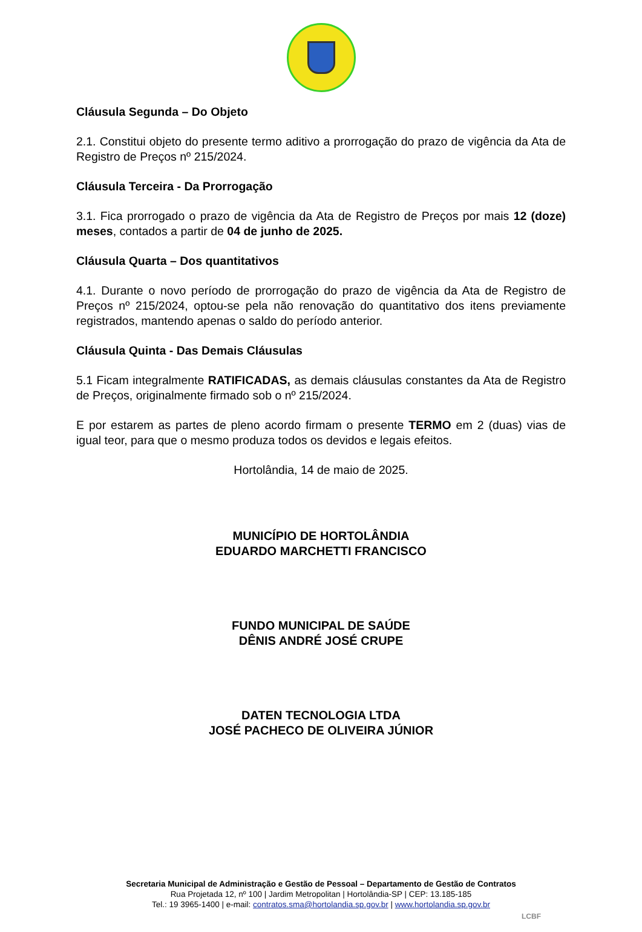Cláusula Segunda – Do Objeto
2.1. Constitui objeto do presente termo aditivo a prorrogação do prazo de vigência da Ata de Registro de Preços nº 215/2024.
Cláusula Terceira - Da Prorrogação
3.1. Fica prorrogado o prazo de vigência da Ata de Registro de Preços por mais 12 (doze) meses, contados a partir de 04 de junho de 2025.
Cláusula Quarta – Dos quantitativos
4.1. Durante o novo período de prorrogação do prazo de vigência da Ata de Registro de Preços nº 215/2024, optou-se pela não renovação do quantitativo dos itens previamente registrados, mantendo apenas o saldo do período anterior.
Cláusula Quinta - Das Demais Cláusulas
5.1 Ficam integralmente RATIFICADAS, as demais cláusulas constantes da Ata de Registro de Preços, originalmente firmado sob o nº 215/2024.
E por estarem as partes de pleno acordo firmam o presente TERMO em 2 (duas) vias de igual teor, para que o mesmo produza todos os devidos e legais efeitos.
Hortolândia, 14 de maio de 2025.
MUNICÍPIO DE HORTOLÂNDIA
EDUARDO MARCHETTI FRANCISCO
FUNDO MUNICIPAL DE SAÚDE
DÊNIS ANDRÉ JOSÉ CRUPE
DATEN TECNOLOGIA LTDA
JOSÉ PACHECO DE OLIVEIRA JÚNIOR
Secretaria Municipal de Administração e Gestão de Pessoal – Departamento de Gestão de Contratos
Rua Projetada 12, nº 100 | Jardim Metropolitan | Hortolândia-SP | CEP: 13.185-185
Tel.: 19 3965-1400 | e-mail: contratos.sma@hortolandia.sp.gov.br | www.hortolandia.sp.gov.br
LCBF